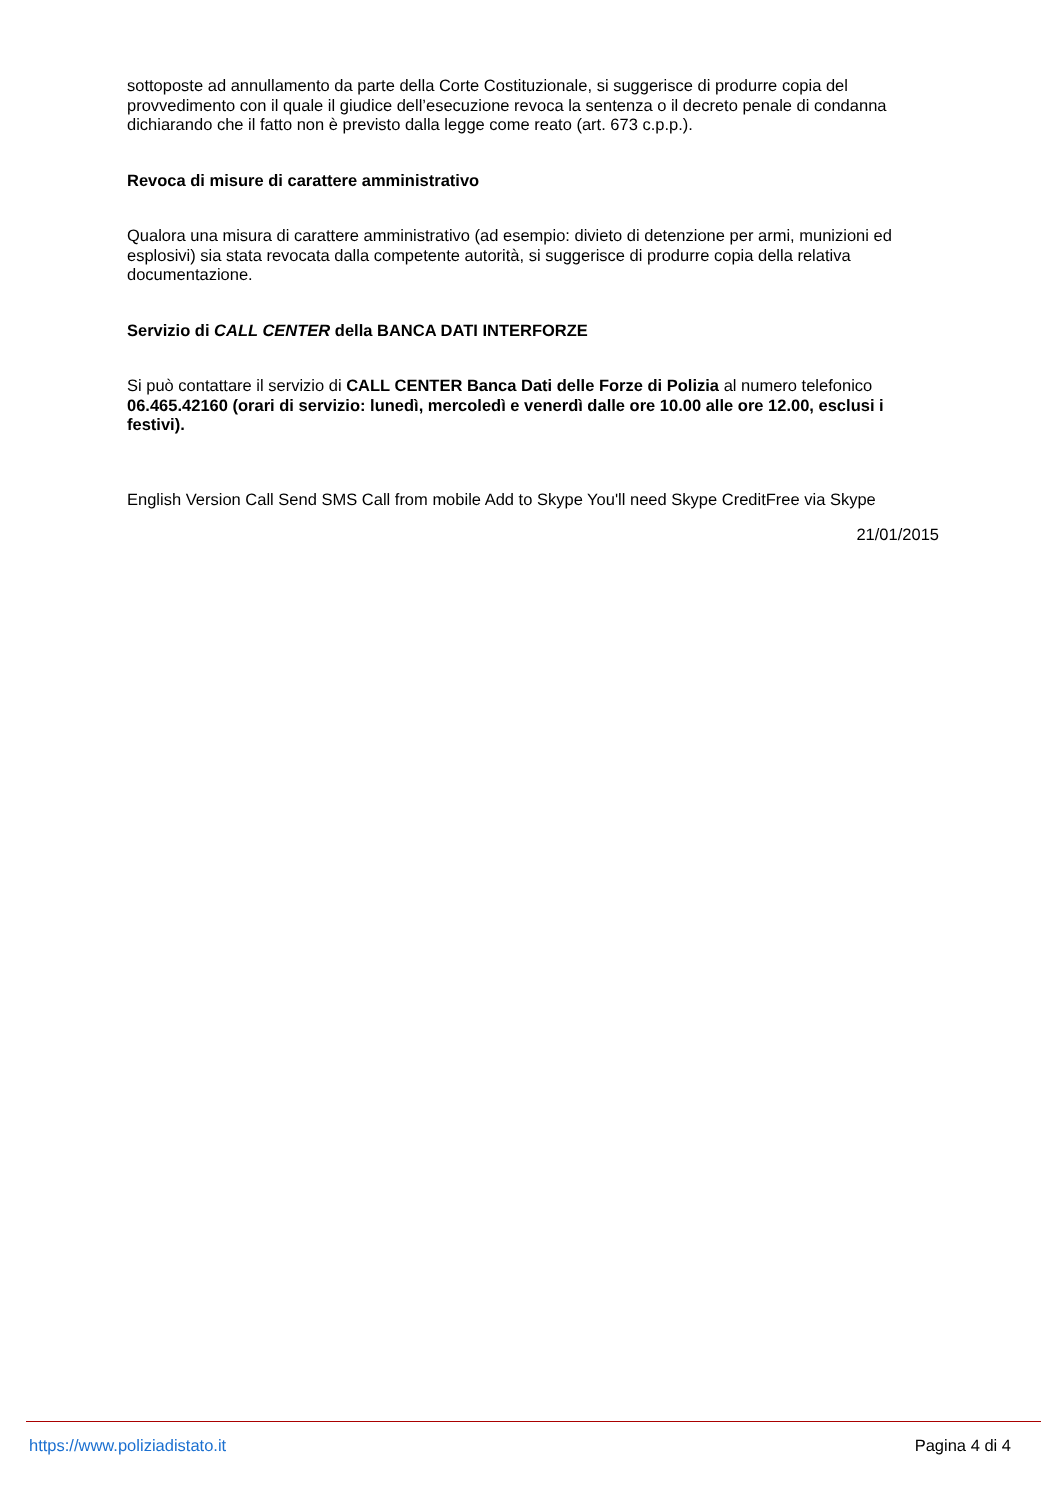sottoposte ad annullamento da parte della Corte Costituzionale, si suggerisce di produrre copia del provvedimento con il quale il giudice dell’esecuzione revoca la sentenza o il decreto penale di condanna dichiarando che il fatto non è previsto dalla legge come reato (art. 673 c.p.p.).
Revoca di misure di carattere amministrativo
Qualora una misura di carattere amministrativo (ad esempio: divieto di detenzione per armi, munizioni ed esplosivi) sia stata revocata dalla competente autorità, si suggerisce di produrre copia della relativa documentazione.
Servizio di CALL CENTER della BANCA DATI INTERFORZE
Si può contattare il servizio di CALL CENTER Banca Dati delle Forze di Polizia al numero telefonico 06.465.42160 (orari di servizio: lunedì, mercoledì e venerdì dalle ore 10.00 alle ore 12.00, esclusi i festivi).
English Version Call Send SMS Call from mobile Add to Skype You'll need Skype CreditFree via Skype
21/01/2015
https://www.poliziadistato.it Pagina 4 di 4